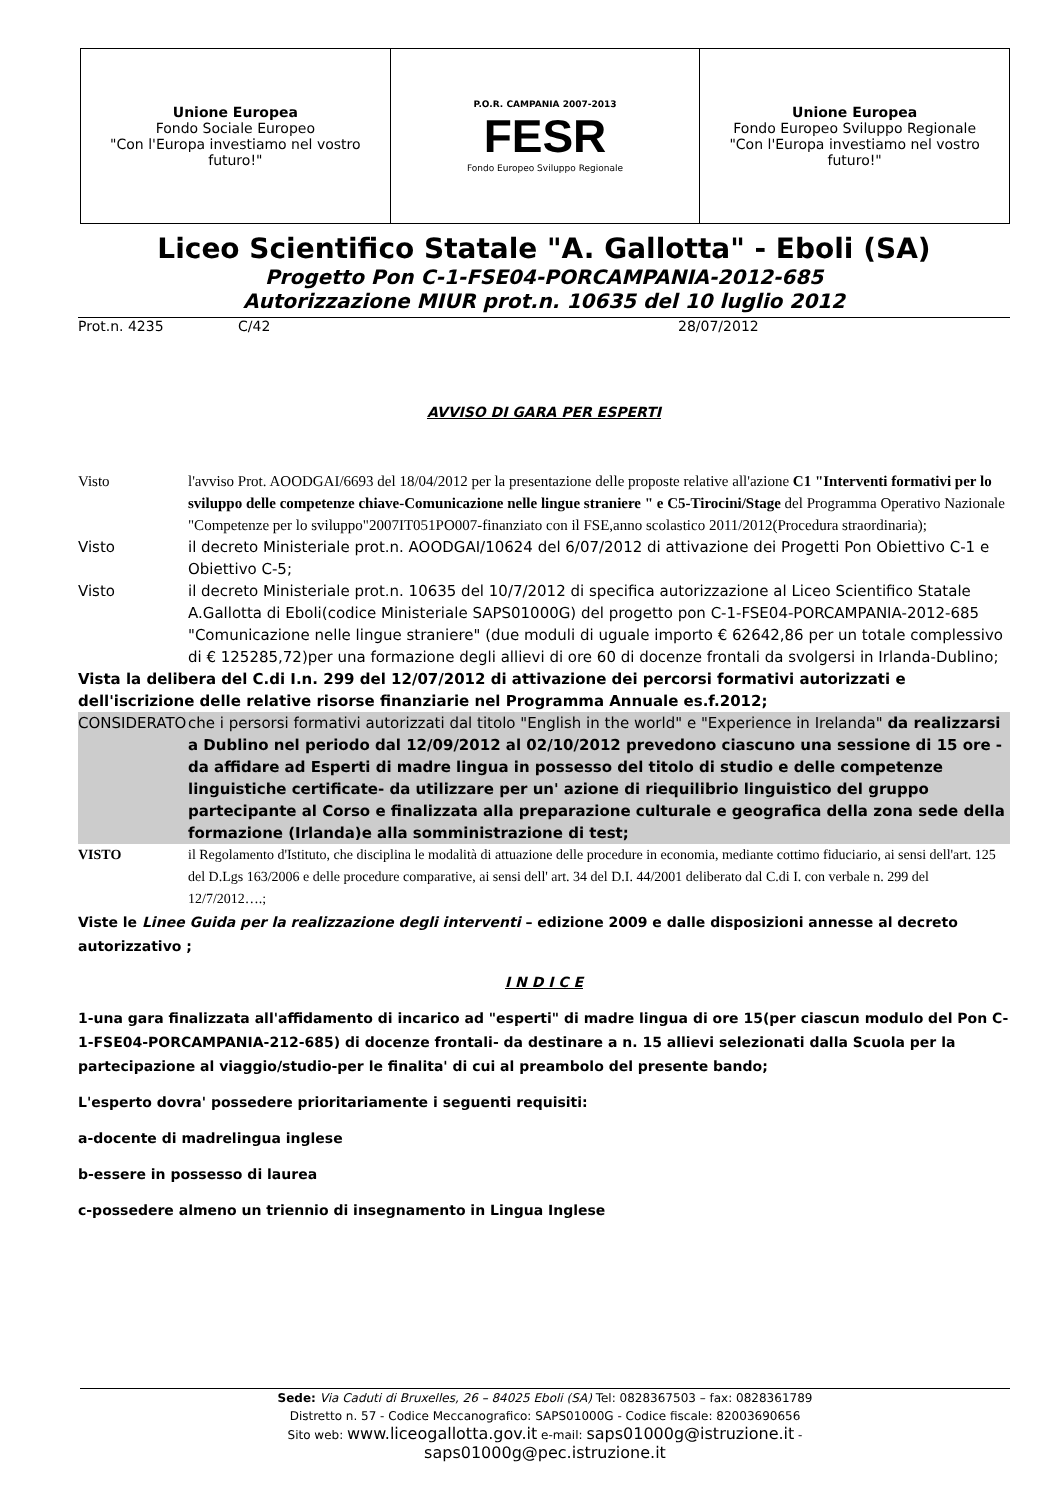| Unione Europea Fondo Sociale Europeo "Con l'Europa investiamo nel vostro futuro!" | P.O.R. CAMPANIA 2007-2013 FESR Fondo Europeo Sviluppo Regionale | Unione Europea Fondo Europeo Sviluppo Regionale "Con l'Europa investiamo nel vostro futuro!" |
Liceo Scientifico Statale "A. Gallotta" - Eboli (SA)
Progetto Pon C-1-FSE04-PORCAMPANIA-2012-685
Autorizzazione MIUR prot.n. 10635 del 10 luglio 2012
Prot.n. 4235 C/42 28/07/2012
AVVISO DI GARA PER ESPERTI
Visto l'avviso Prot. AOODGAI/6693 del 18/04/2012 per la presentazione delle proposte relative all'azione C1 "Interventi formativi per lo sviluppo delle competenze chiave-Comunicazione nelle lingue straniere " e C5-Tirocini/Stage del Programma Operativo Nazionale "Competenze per lo sviluppo"2007IT051PO007-finanziato con il FSE,anno scolastico 2011/2012(Procedura straordinaria);
Visto il decreto Ministeriale prot.n. AOODGAI/10624 del 6/07/2012 di attivazione dei Progetti Pon Obiettivo C-1 e Obiettivo C-5;
Visto il decreto Ministeriale prot.n. 10635 del 10/7/2012 di specifica autorizzazione al Liceo Scientifico Statale A.Gallotta di Eboli(codice Ministeriale SAPS01000G) del progetto pon C-1-FSE04-PORCAMPANIA-2012-685 "Comunicazione nelle lingue straniere" (due moduli di uguale importo € 62642,86 per un totale complessivo di € 125285,72)per una formazione degli allievi di ore 60 di docenze frontali da svolgersi in Irlanda-Dublino;
Vista la delibera del C.di I.n. 299 del 12/07/2012 di attivazione dei percorsi formativi autorizzati e dell'iscrizione delle relative risorse finanziarie nel Programma Annuale es.f.2012;
CONSIDERATO che i persorsi formativi autorizzati dal titolo "English in the world" e "Experience in Irelanda" da realizzarsi a Dublino nel periodo dal 12/09/2012 al 02/10/2012 prevedono ciascuno una sessione di 15 ore - da affidare ad Esperti di madre lingua in possesso del titolo di studio e delle competenze linguistiche certificate- da utilizzare per un' azione di riequilibrio linguistico del gruppo partecipante al Corso e finalizzata alla preparazione culturale e geografica della zona sede della formazione (Irlanda)e alla somministrazione di test;
VISTO il Regolamento d'Istituto, che disciplina le modalità di attuazione delle procedure in economia, mediante cottimo fiduciario, ai sensi dell'art. 125 del D.Lgs 163/2006 e delle procedure comparative, ai sensi dell' art. 34 del D.I. 44/2001 deliberato dal C.di I. con verbale n. 299 del 12/7/2012….;
Viste le Linee Guida per la realizzazione degli interventi – edizione 2009 e dalle disposizioni annesse al decreto autorizzativo ;
I N D I C E
1-una gara finalizzata all'affidamento di incarico ad "esperti" di madre lingua di ore 15(per ciascun modulo del Pon C-1-FSE04-PORCAMPANIA-212-685) di docenze frontali- da destinare a n. 15 allievi selezionati dalla Scuola per la partecipazione al viaggio/studio-per le finalita' di cui al preambolo del presente bando;
L'esperto dovra' possedere prioritariamente i seguenti requisiti:
a-docente di madrelingua inglese
b-essere in possesso di laurea
c-possedere almeno un triennio di insegnamento in Lingua Inglese
Sede: Via Caduti di Bruxelles, 26 – 84025 Eboli (SA) Tel: 0828367503 – fax: 0828361789
Distretto n. 57 - Codice Meccanografico: SAPS01000G - Codice fiscale: 82003690656
Sito web: www.liceogallotta.gov.it e-mail: saps01000g@istruzione.it -
saps01000g@pec.istruzione.it